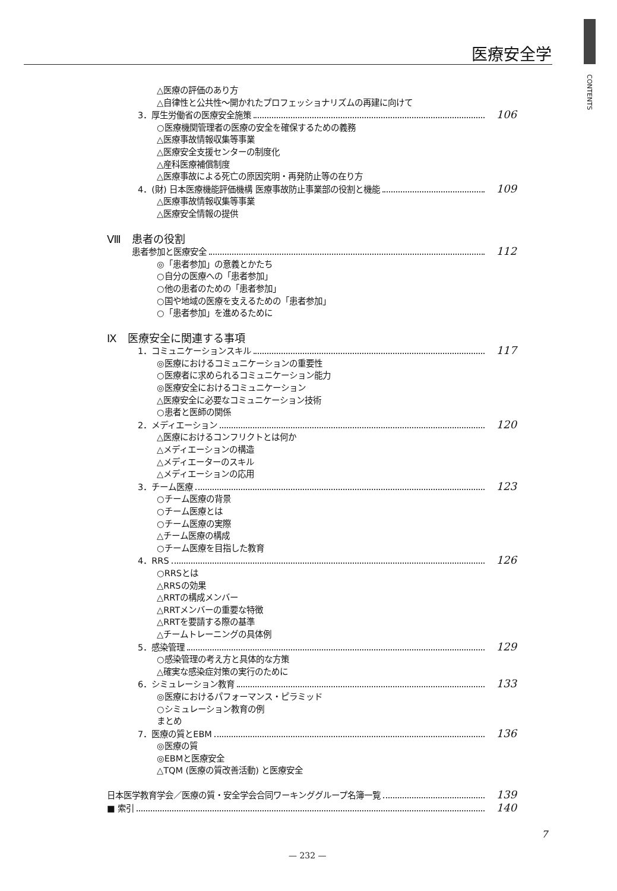医療安全学
CONTENTS
△医療の評価のあり方
△自律性と公共性〜開かれたプロフェッショナリズムの再建に向けて
3．厚生労働省の医療安全施策 106
○医療機関管理者の医療の安全を確保するための義務
△医療事故情報収集等事業
△医療安全支援センターの制度化
△産科医療補償制度
△医療事故による死亡の原因究明・再発防止等の在り方
4．(財) 日本医療機能評価機構 医療事故防止事業部の役割と機能 109
△医療事故情報収集等事業
△医療安全情報の提供
Ⅷ　患者の役割
患者参加と医療安全 112
◎「患者参加」の意義とかたち
○自分の医療への「患者参加」
○他の患者のための「患者参加」
○国や地域の医療を支えるための「患者参加」
○「患者参加」を進めるために
Ⅸ　医療安全に関連する事項
1．コミュニケーションスキル 117
◎医療におけるコミュニケーションの重要性
○医療者に求められるコミュニケーション能力
◎医療安全におけるコミュニケーション
△医療安全に必要なコミュニケーション技術
○患者と医師の関係
2．メディエーション 120
△医療におけるコンフリクトとは何か
△メディエーションの構造
△メディエーターのスキル
△メディエーションの応用
3．チーム医療 123
○チーム医療の背景
○チーム医療とは
○チーム医療の実際
△チーム医療の構成
○チーム医療を目指した教育
4．RRS 126
○RRSとは
△RRSの効果
△RRTの構成メンバー
△RRTメンバーの重要な特徴
△RRTを要請する際の基準
△チームトレーニングの具体例
5．感染管理 129
○感染管理の考え方と具体的な方策
△確実な感染症対策の実行のために
6．シミュレーション教育 133
◎医療におけるパフォーマンス・ピラミッド
○シミュレーション教育の例
まとめ
7．医療の質とEBM 136
◎医療の質
◎EBMと医療安全
△TQM (医療の質改善活動) と医療安全
日本医学教育学会／医療の質・安全学会合同ワーキンググループ名簿一覧 139
■ 索引 140
7
— 232 —